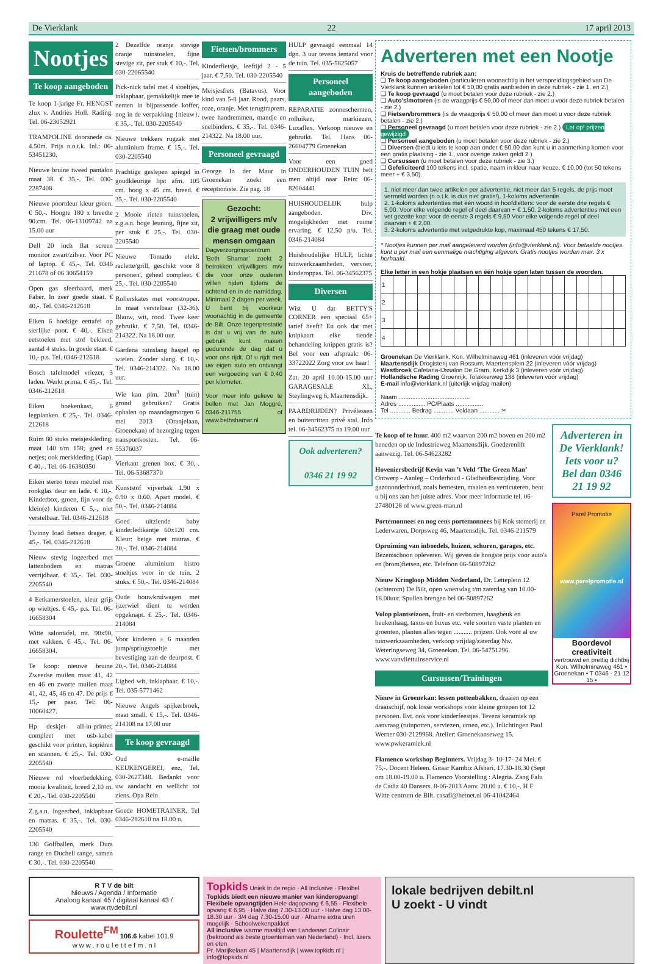De Vierklank 22 17 april 2013
Nootjes
Te koop aangeboden
Te koop 1-jarige Fr. HENGST zlux v. Andries Holl. Rading. Tel. 06-23052921
TRAMPOLINE doorsnede ca. 4.50m. Prijs n.o.t.k. Inl.: 06-53451230.
Nieuwe bruine tweed pantalon maat 38. € 35,-. Tel. 030-2287408
Nieuwe poortdeur kleur groen. € 50,-. Hoogte 180 x breedte 90.cm. Tel. 06-13109742 na 15.00 uur
Dell 20 inch flat screen monitor zwart/zilver. Voor PC of laptop. € 45,-. Tel. 0346 211678 of 06 30654159
Open gas sfeerhaard, merk Faber. In zeer goede staat. € 40,-. Tel. 0346-212618
Eiken 6 hoekige eettafel op sierlijke poot. € 40,-. Eiken eetstoelen met stof bekleed, aantal 4 stuks. In goede staat. € 10,- p.s. Tel. 0346-212618
Bosch tafelmodel vriezer, 3 laden. Werkt prima. € 45,-. Tel. 0346-212618
Eiken boekenkast, 6 legplanken. € 25,-. Tel. 0346-212618
Ruim 80 stuks meisjeskleding; maat 140 t/m 158; goed en netjes; ook merkkleding (Gap). € 40,-. Tel. 06-16380350
Eiken stereo toren meubel met rookglas deur en lade. € 10,-. Kinderbox, groen, fijn voor de klein(e) kinderen € 5,-, niet verstelbaar. Tel. 0346-212618
Twinny load fietsen drager. € 45,-. Tel. 0346-212618
Nieuw stevig logeerbed met lattenbodem en matras verrijdbaar. € 35,-. Tel. 030-2205540
4 Eetkamerstoelen, kleur grijs op wieltjes. € 45,- p.s. Tel. 06-16658304
Witte salontafel, mt. 90x90, met vakken. € 45,-. Tel. 06-16658304.
Te koop: nieuwe bruine Zweedse muilen maat 41, 42 en 46 en zwarte muilen maat 41, 42, 45, 46 en 47. De prijs € 15,- per paar. Tel: 06-10060427.
Hp deskjet- all-in-printer, compleet met usb-kabel geschikt voor printen, kopiëren en scannen. € 25,-. Tel. 030-2205540
Nieuwe rol vloerbedekking, mooie kwaliteit, breed 2,10 m. € 20,-. Tel. 030-2205540
Z.g.a.n. logeerbed, inklapbaar en matras. € 35,-. Tel. 030-2205540
130 Golfballen, merk Dura range en Duchell range, samen € 30,-. Tel. 030-2205540
2 Dezelfde oranje stevige oranje tuinstoelen, fijne stevige zit, per stuk € 10,-. Tel. 030-22065540
Pick-nick tafel met 4 stoeltjes, inklapbaar, gemakkelijk mee te nemen in bijpassende koffer, nog in de verpakking {nieuw}. € 35,-. Tel. 030-2205540
Nieuwe trekkers rugzak met aluminium frame. € 15,-. Tel. 030-2205540
Prachtige geslepen spiegel in goudkleurige lijst afm. 105 cm. hoog x 45 cm. breed. € 35,-. Tel. 030-2205540
2 Mooie rieten tuinstoelen, z.g.a.n. hoge leuning, fijne zit, per stuk € 25,-. Tel. 030-2205540
Nieuwe Tomado elekt. raclette/grill, geschikt voor 8 personen', geheel compleet. € 25,-. Tel. 030-2205540
Rollerskates met voorstopper. In maat verstelbaar (32-36). Blauw, wit, rood. Twee keer gebruikt. € 7,50. Tel. 0346-214322. Na 18.00 uur.
Gardena tuinslang haspel op wielen. Zonder slang. € 10,-. Tel. 0346-214322. Na 18.00 uur.
Wie kan plm. 20m<sup>3</sup> (tuin) grond gebruiken? Gratis ophalen op maandagmorgen 6 mei 2013 (Oranjelaan, Groenekan) of bezorging tegen transportkosten. Tel. 06-55376037
Vierkant grenen box. € 30,-. Tel. 06-53687370
Kunststof vijverbak 1.90 x 0.90 x 0.60. Apart model. € 50,-. Tel. 0346-214084
Goed uitziende baby kinderledikantje 60x120 cm. Kleur: beige met matras. € 30,-. Tel. 0346-214084
Groene aluminium bistro stoeltjes voor in de tuin. 2 stuks. € 50,-. Tel. 0346-214084
Oude bouwkruiwagen met ijzerwiel dient te worden opgeknapt. € 25,-. Tel. 0346-214084
Voor kinderen ± 6 maanden jump/springstoeltje met bevestiging aan de deurpost. € 20,-. Tel. 0346-214084
Ligbed wit, inklapbaar. € 10,-. Tel. 035-5771462
Nieuwe Angels spijkerbroek, maat small. € 15,-. Tel. 0346-214108 na 17.00 uur
Te koop gevraagd
Oud e-maille KEUKENGEREI, enz. Tel. 030-2627348. Bedankt voor uw aandacht en wellicht tot ziens. Opa Rein
Goede HOMETRAINER. Tel 0346-282610 na 18.00 u.
Fietsen/brommers
Kinderfietsje, leeftijd 2 - 5 jaar. € 7,50. Tel. 030-2205540
Meisjesfiets (Batavus). Voor kind van 5-8 jaar. Rood, paars, roze, oranje. Met terugtraprem, twee handremmen, mandje en snelbinders. € 35,-. Tel. 0346-214322. Na 18.00 uur.
Personeel gevraagd
George In der Maur in Groenekan zoekt een receptioniste. Zie pag. 18
Gezocht:
2 vrijwilligers m/v die graag met oude mensen omgaan
Dagverzorgingscentrum ‘Beth Shamar’ zoekt 2 betrokken vrijwilligers m/v die voor onze ouderen willen rijden tijdens de ochtend en in de namiddag. Minimaal 2 dagen per week. U bent bij voorkeur woonachtig in de gemeente de Bilt. Onze tegenprestatie is dat u vrij van de auto gebruik kunt maken gedurende de dag dat u voor ons rijdt. Of u rijdt met uw eigen auto en ontvangt een vergoeding van € 0,40 per kilometer.
Voor meer info gelieve te bellen met Jan Moggré, 0346-211755 of www.bethshamar.nl
HULP gevraagd eenmaal 14 dgn. 3 uur tevens iemand voor de tuin. Tel. 035-5825057
Personeel aangeboden
REPARATIE zonneschermen, rolluiken, markiezen, Luxaflex. Verkoop nieuwe en gebruikt. Tel. Hans 06-26604779 Groenekan
Voor een goed ONDERHOUDEN TUIN belt men altijd naar Rein: 06-82004441
HUISHOUDELIJK hulp aangeboden. Div. mogelijkheden met ruime ervaring. € 12,50 p/u. Tel. 0346-214084
Huishoudelijke HULP, lichte tuinwerkzaamheden, vervoer, kinderoppas. Tel. 06-34562375
Diversen
Wist U dat BETTY'S CORNER een speciaal 65+ tarief heeft? En ook dat met knipkaart elke tiende behandeling knippen gratis is? Bel voor een afspraak: 06-33722022 Zorg voor uw haar!
Zat. 20 april 10.00-15.00 uur GARAGESALE XL, Steylingweg 6, Maartensdijk.
PAARDRIJDEN? Privélessen en buitenritten privé stal. Info tel. 06-34562375 na 19.00 uur
Ook adverteren?
0346 21 19 92
Adverteren met een Nootje
Kruis de betreffende rubriek aan:
❑ Te koop aangeboden (particulieren woonachtig in het verspreidingsgebied van De Vierklank kunnen artikelen tot € 50,00 gratis aanbieden in deze rubriek - zie 1. en 2.)
❑ Te koop gevraagd (u moet betalen voor deze rubriek - zie 2.)
❑ Auto’s/motoren (is de vraagprijs € 50,00 of meer dan moet u voor deze rubriek betalen - zie 2.)
❑ Fietsen/brommers (is de vraagprijs € 50,00 of meer dan moet u voor deze rubriek betalen - zie 2.)
❑ Personeel gevraagd (u moet betalen voor deze rubriek - zie 2.) Let op! prijzen gewijzigd
❑ Personeel aangeboden (u moet betalen voor deze rubriek - zie 2.)
❑ Diversen (biedt u iets te koop aan onder € 50,00 dan kunt u in aanmerking komen voor een gratis plaatsing - zie 1., voor overige zaken geldt 2.)
❑ Cursussen (u moet betalen voor deze rubriek - zie 3.)
❑ Gefeliciteerd 100 tekens incl. spatie, naam in kleur naar keuze. € 10,00 (tot 50 tekens meer + € 3,50).
1. niet meer dan twee artikelen per advertentie, niet meer dan 5 regels, de prijs moet vermeld worden (n.o.t.k. is dus niet gratis!), 1-koloms advertentie.
2. 1-koloms advertenties met één woord in hoofdletters: voor de eerste drie regels € 5,00. Voor elke volgende regel of deel daarvan + € 1,50. 2-koloms advertenties met een vet gezette kop: voor de eerste 3 regels € 9,50 Voor elke volgende regel of deel daarvan + € 2,00.
3. 2-koloms advertentie met vetgedrukte kop, maximaal 450 tekens € 17,50.
* Nootjes kunnen per mail aangeleverd worden (info@vierklank.nl). Voor betaalde nootjes kunt u per mail een eenmalige machtiging afgeven. Gratis nootjes worden max. 3 x herhaald.
Elke letter in een hokje plaatsen en één hokje open laten tussen de woorden.
| 1 | | | | | | | | | | | | | | | | | | | |
| 2 | | | | | | | | | | | | | | | | | | | |
| 3 | | | | | | | | | | | | | | | | | | | |
| 4 | | | | | | | | | | | | | | | | | | | |
Groenekan De Vierklank, Kon. Wilhelminaweg 461 (inleveren vóór vrijdag)
Maartensdijk Drogisterij van Rossum, Maertensplein 22 (inleveren vóór vrijdag)
Westbroek Cafetaria-IJssalon De Gram, Kerkdijk 3 (inleveren vóór vrijdag)
Hollandsche Rading Groenrijk, Tolakkerweg 138 (inleveren vóór vrijdag)
E-mail info@vierklank.nl (uiterlijk vrijdag mailen)
Naam ..........................................
Adres ................ PC/Plaats ................
Tel ............ Bedrag ............ Voldaan ............ ✂
Te koop of te huur. 400 m2 waarvan 200 m2 boven en 200 m2 beneden op de Industrieweg Maartensdijk. Goederenlift aanwezig. Tel. 06-54623282
Hoveniersbedrijf Kevin van ’t Veld ‘The Green Man’ Ontwerp - Aanleg – Onderhoud - Gladheidbestrijding. Voor gazononderhoud, zoals bemesten, maaien en verticuteren, bent u bij ons aan het juiste adres. Voor meer informatie tel. 06-27480128 of www.green-man.nl
Portemonnees en nog eens portemonnees bij Kok stomerij en Lederwaren, Dorpsweg 46, Maartensdijk. Tel. 0346-211579
Opruiming van inboedels, huizen, schuren, garages, etc. Bezemschoon opleveren. Wij geven de hoogste prijs voor auto's en (brom)fietsen, etc. Telefoon 06-50897262
Nieuw Kringloop Midden Nederland, Dr. Letteplein 12 (achterom) De Bilt, open woensdag t/m zaterdag van 10.00-18.00uur. Spullen brengen bel 06-50897262
Volop plantseizoen, fruit- en sierbomen, haagbeuk en beukenhaag, taxus en buxus etc. vele soorten vaste planten en groenten, planten alles tegen ........... prijzen. Ook voor al uw tuinwerkzaamheden, verkoop vrijdag/zaterdag Nw. Weteringseweg 34, Groenekan. Tel. 06-54751296. www.vanvliettuinservice.nl
Cursussen/Trainingen
Nieuw in Groenekan: lessen pottenbakken, draaien op een draaischijf, ook losse workshops voor kleine groepen tot 12 personen. Evt. ook voor kinderfeestjes. Tevens keramiek op aanvraag (tuinpotten, serviezen, urnen, etc.). Inlichtingen Paul Werner 030-2129968. Atelier: Groenekanseweg 15. www.pwkeramiek.nl
Flamenco workshop Beginners. Vrijdag 3- 10-17- 24 Mei. € 75,-. Docent Heleen. Gitaar Kambiz Afshari. 17.30-18.30 (Sept om 18.00-19.00 u. Flamenco Voorstelling : Alegria. Zang Falu de Cadiz 40 Dansers. 8-06-2013 Aanv. 20.00 u. € 10,-. H F Witte centrum de Bilt. casafl@hetnet.nl 06-41042464
Adverteren in De Vierklank! Iets voor u? Bel dan 0346 21 19 92
Parel Promotie
www.parelpromotie.nl
Boordevol creativiteit
vertrouwd en prettig dichtbij
Kon. Wilhelminaweg 461 • Groenekan • T 0346 - 21 12 15 •
R T V de bilt
Nieuws / Agenda / Informatie
Analoog kanaal 45 / digitaal kanaal 43 / www.rtvdebilt.nl
Roulette<sup>FM</sup> 106.6 kabel 101.9
w w w . r o u l e t t e f m . n l
Topkids Uniek in de regio · All Inclusive · Flexibel
Topkids biedt een nieuwe manier van kinderopvang!
Flexibele opvangtijden Hele dagopvang € 6,55 · Flexibele opvang € 6,95 · Halve dag 7.30-13.00 uur · Halve dag 13.00-18.30 uur · 3/4 dag 7.30-15.00 uur · Afname extra uren mogelijk · Schoolwekenpakket
All inclusive warme maaltijd van Landwaart Culinair (bekroond als beste groenteman van Nederland) · Incl. luiers en eten
Pr. Marijkelaan 45 | Maartensdijk | www.topkids.nl | info@topkids.nl
lokale bedrijven debilt.nl
U zoekt - U vindt